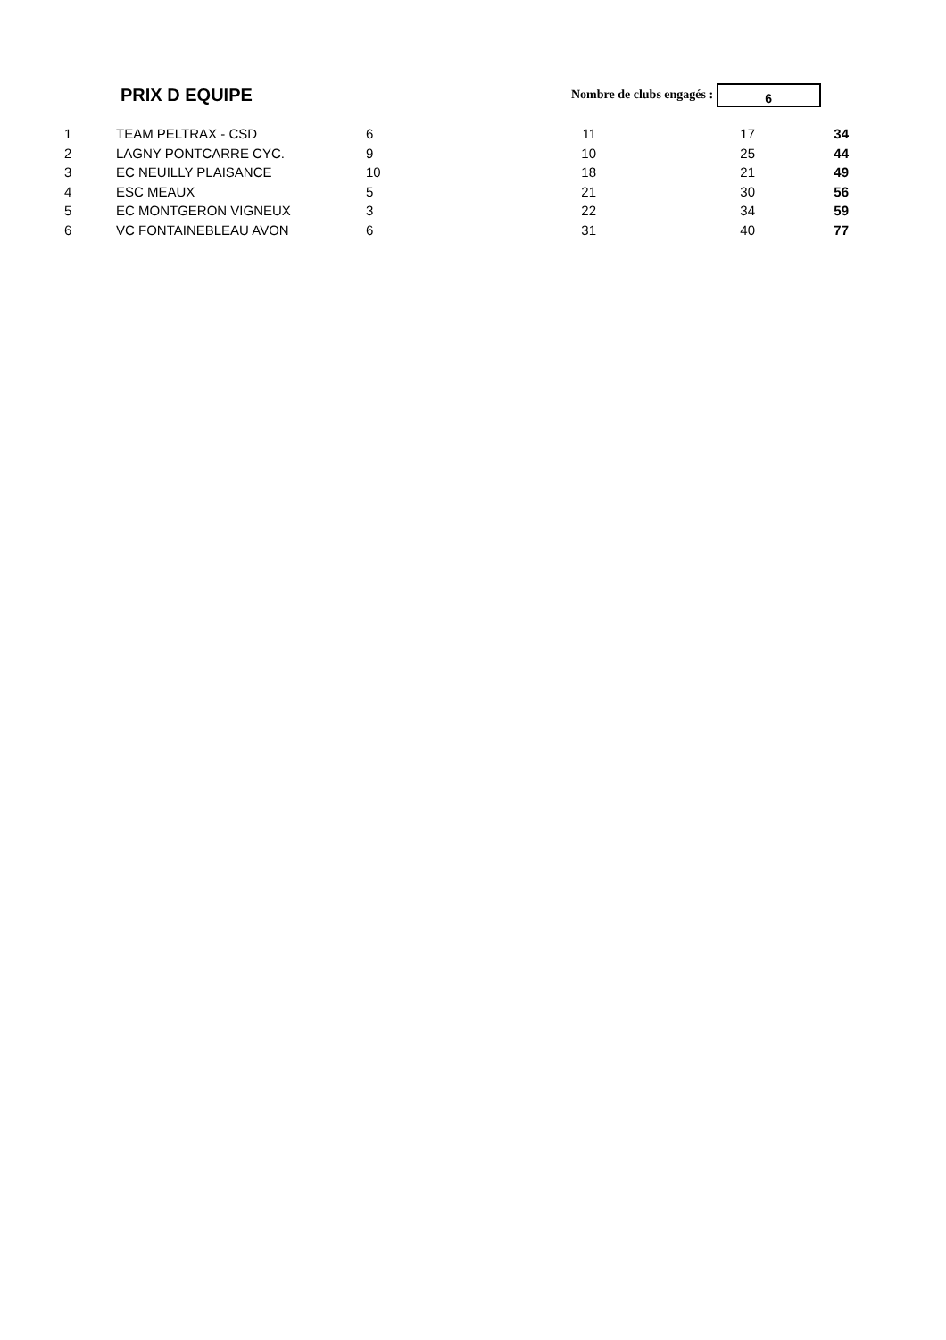PRIX D EQUIPE
Nombre de clubs engagés :
6
| 1 | TEAM PELTRAX - CSD | 6 | | 11 | 17 | 34 |
| 2 | LAGNY PONTCARRE CYC. | 9 | | 10 | 25 | 44 |
| 3 | EC NEUILLY PLAISANCE | 10 | | 18 | 21 | 49 |
| 4 | ESC MEAUX | 5 | | 21 | 30 | 56 |
| 5 | EC MONTGERON VIGNEUX | 3 | | 22 | 34 | 59 |
| 6 | VC FONTAINEBLEAU AVON | 6 | | 31 | 40 | 77 |